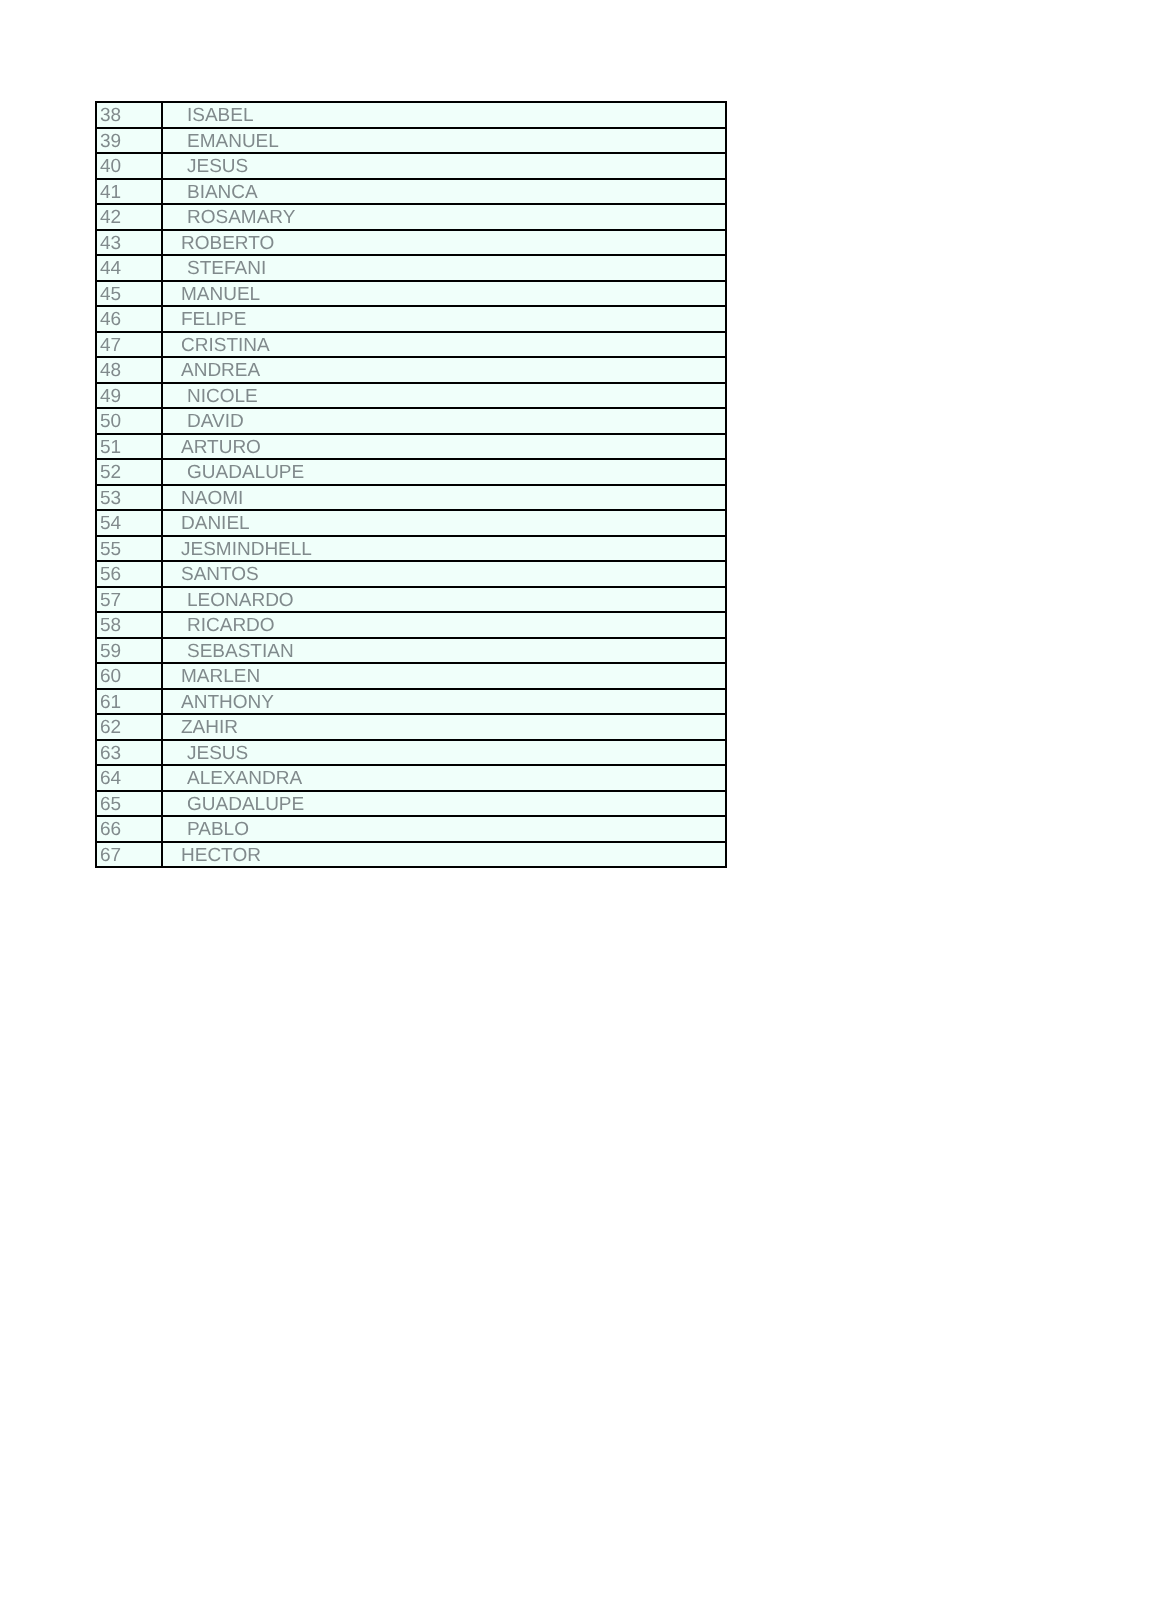| 38 | ISABEL |
| 39 | EMANUEL |
| 40 | JESUS |
| 41 | BIANCA |
| 42 | ROSAMARY |
| 43 | ROBERTO |
| 44 | STEFANI |
| 45 | MANUEL |
| 46 | FELIPE |
| 47 | CRISTINA |
| 48 | ANDREA |
| 49 | NICOLE |
| 50 | DAVID |
| 51 | ARTURO |
| 52 | GUADALUPE |
| 53 | NAOMI |
| 54 | DANIEL |
| 55 | JESMINDHELL |
| 56 | SANTOS |
| 57 | LEONARDO |
| 58 | RICARDO |
| 59 | SEBASTIAN |
| 60 | MARLEN |
| 61 | ANTHONY |
| 62 | ZAHIR |
| 63 | JESUS |
| 64 | ALEXANDRA |
| 65 | GUADALUPE |
| 66 | PABLO |
| 67 | HECTOR |